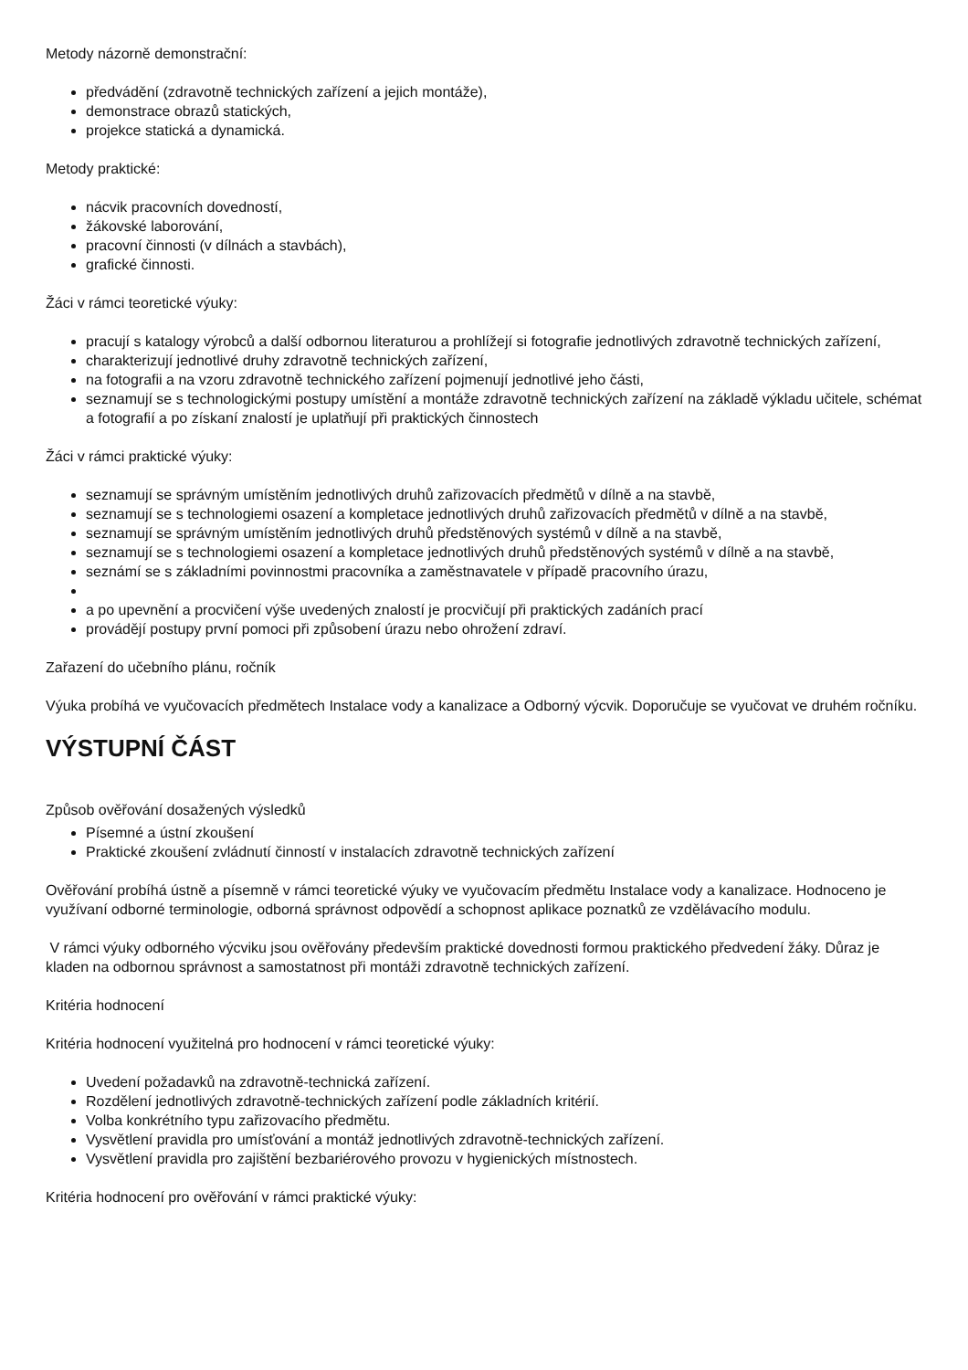Metody názorně demonstrační:
předvádění (zdravotně technických zařízení a jejich montáže),
demonstrace obrazů statických,
projekce statická a dynamická.
Metody praktické:
nácvik pracovních dovedností,
žákovské laborování,
pracovní činnosti (v dílnách a stavbách),
grafické činnosti.
Žáci v rámci teoretické výuky:
pracují s katalogy výrobců a další odbornou literaturou a prohlížejí si fotografie jednotlivých zdravotně technických zařízení,
charakterizují jednotlivé druhy zdravotně technických zařízení,
na fotografii a na vzoru zdravotně technického zařízení pojmenují jednotlivé jeho části,
seznamují se s technologickými postupy umístění a montáže zdravotně technických zařízení na základě výkladu učitele, schémat a fotografií a po získaní znalostí je uplatňují při praktických činnostech
Žáci v rámci praktické výuky:
seznamují se správným umístěním jednotlivých druhů zařizovacích předmětů v dílně a na stavbě,
seznamují se s technologiemi osazení a kompletace jednotlivých druhů zařizovacích předmětů v dílně a na stavbě,
seznamují se správným umístěním jednotlivých druhů předstěnových systémů v dílně a na stavbě,
seznamují se s technologiemi osazení a kompletace jednotlivých druhů předstěnových systémů v dílně a na stavbě,
seznámí se s základními povinnostmi pracovníka a zaměstnavatele v případě pracovního úrazu,
a po upevnění a procvičení výše uvedených znalostí je procvičují při praktických zadáních prací
provádějí postupy první pomoci při způsobení úrazu nebo ohrožení zdraví.
Zařazení do učebního plánu, ročník
Výuka probíhá ve vyučovacích předmětech Instalace vody a kanalizace a Odborný výcvik. Doporučuje se vyučovat ve druhém ročníku.
VÝSTUPNÍ ČÁST
Způsob ověřování dosažených výsledků
Písemné a ústní zkoušení
Praktické zkoušení zvládnutí činností v instalacích zdravotně technických zařízení
Ověřování probíhá ústně a písemně v rámci teoretické výuky ve vyučovacím předmětu Instalace vody a kanalizace. Hodnoceno je využívaní odborné terminologie, odborná správnost odpovědí a schopnost aplikace poznatků ze vzdělávacího modulu.
V rámci výuky odborného výcviku jsou ověřovány především praktické dovednosti formou praktického předvedení žáky. Důraz je kladen na odbornou správnost a samostatnost při montáži zdravotně technických zařízení.
Kritéria hodnocení
Kritéria hodnocení využitelná pro hodnocení v rámci teoretické výuky:
Uvedení požadavků na zdravotně-technická zařízení.
Rozdělení jednotlivých zdravotně-technických zařízení podle základních kritérií.
Volba konkrétního typu zařizovacího předmětu.
Vysvětlení pravidla pro umísťování a montáž jednotlivých zdravotně-technických zařízení.
Vysvětlení pravidla pro zajištění bezbariérového provozu v hygienických místnostech.
Kritéria hodnocení pro ověřování v rámci praktické výuky: